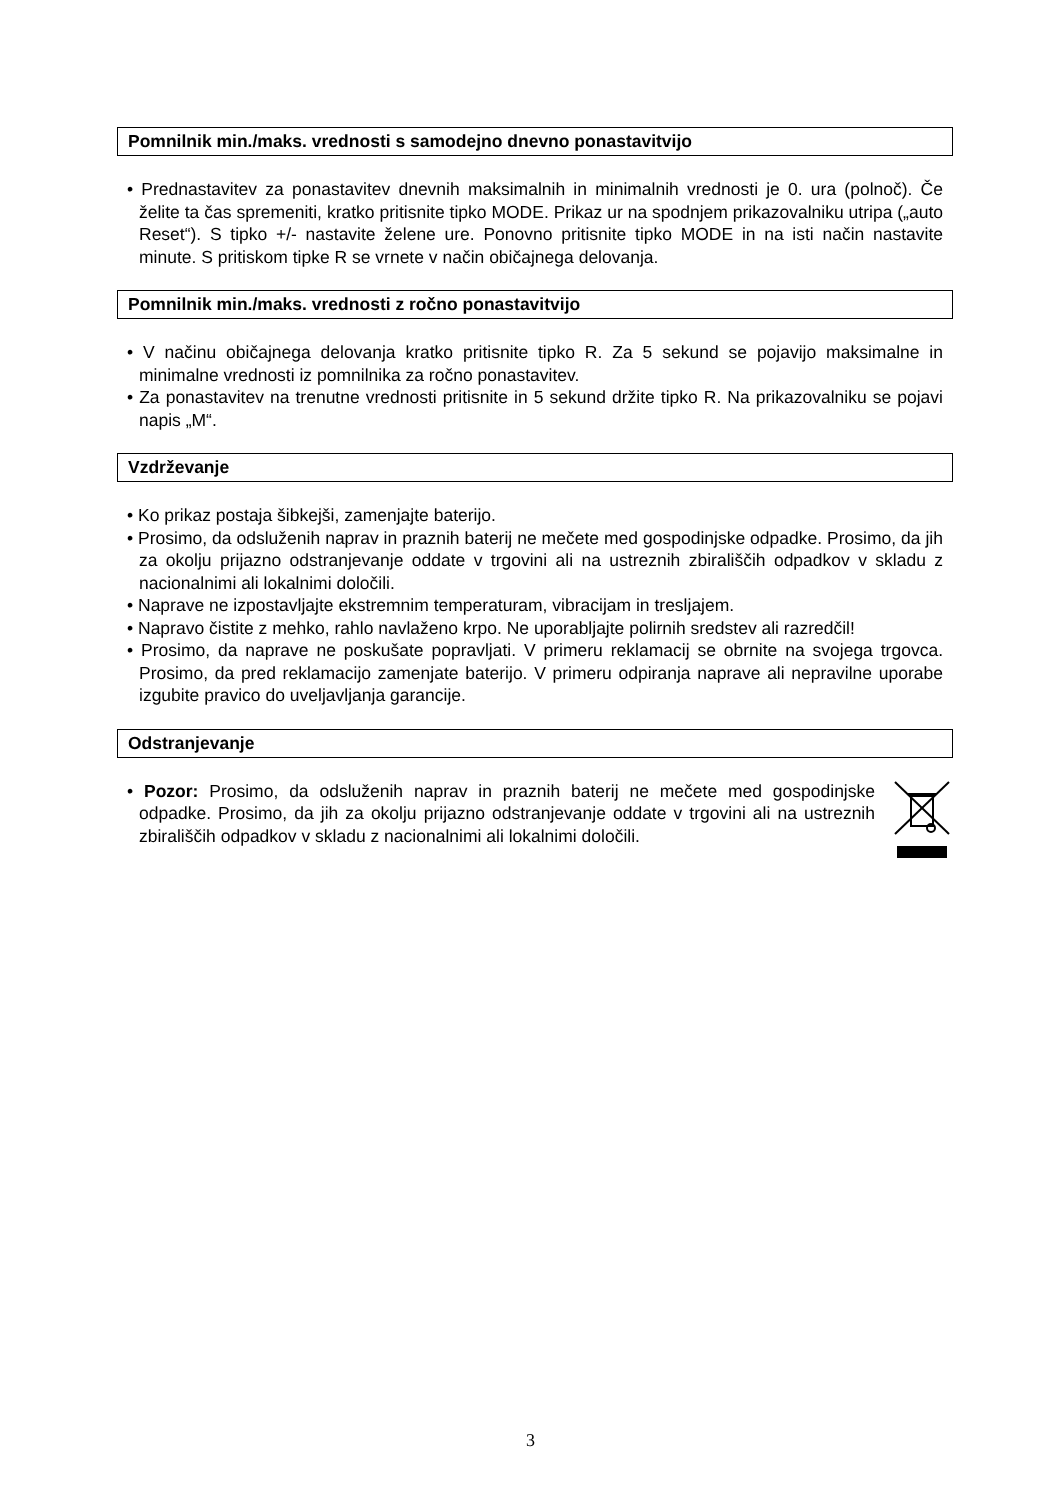Pomnilnik min./maks. vrednosti s samodejno dnevno ponastavitvijo
• Prednastavitev za ponastavitev dnevnih maksimalnih in minimalnih vrednosti je 0. ura (polnoč). Če želite ta čas spremeniti, kratko pritisnite tipko MODE. Prikaz ur na spodnjem prikazovalniku utripa („auto Reset“). S tipko +/- nastavite želene ure. Ponovno pritisnite tipko MODE in na isti način nastavite minute. S pritiskom tipke R se vrnete v način običajnega delovanja.
Pomnilnik min./maks. vrednosti z ročno ponastavitvijo
• V načinu običajnega delovanja kratko pritisnite tipko R. Za 5 sekund se pojavijo maksimalne in minimalne vrednosti iz pomnilnika za ročno ponastavitev.
• Za ponastavitev na trenutne vrednosti pritisnite in 5 sekund držite tipko R. Na prikazovalniku se pojavi napis „M“.
Vzdrževanje
• Ko prikaz postaja šibkejši, zamenjajte baterijo.
• Prosimo, da odsluženih naprav in praznih baterij ne mečete med gospodinjske odpadke. Prosimo, da jih za okolju prijazno odstranjevanje oddate v trgovini ali na ustreznih zbirališčih odpadkov v skladu z nacionalnimi ali lokalnimi določili.
• Naprave ne izpostavljajte ekstremnim temperaturam, vibracijam in tresljajem.
• Napravo čistite z mehko, rahlo navlaženo krpo. Ne uporabljajte polirnih sredstev ali razredčil!
• Prosimo, da naprave ne poskušate popravljati. V primeru reklamacij se obrnite na svojega trgovca. Prosimo, da pred reklamacijo zamenjate baterijo. V primeru odpiranja naprave ali nepravilne uporabe izgubite pravico do uveljavljanja garancije.
Odstranjevanje
• Pozor: Prosimo, da odsluženih naprav in praznih baterij ne mečete med gospodinjske odpadke. Prosimo, da jih za okolju prijazno odstranjevanje oddate v trgovini ali na ustreznih zbirališčih odpadkov v skladu z nacionalnimi ali lokalnimi določili.
3